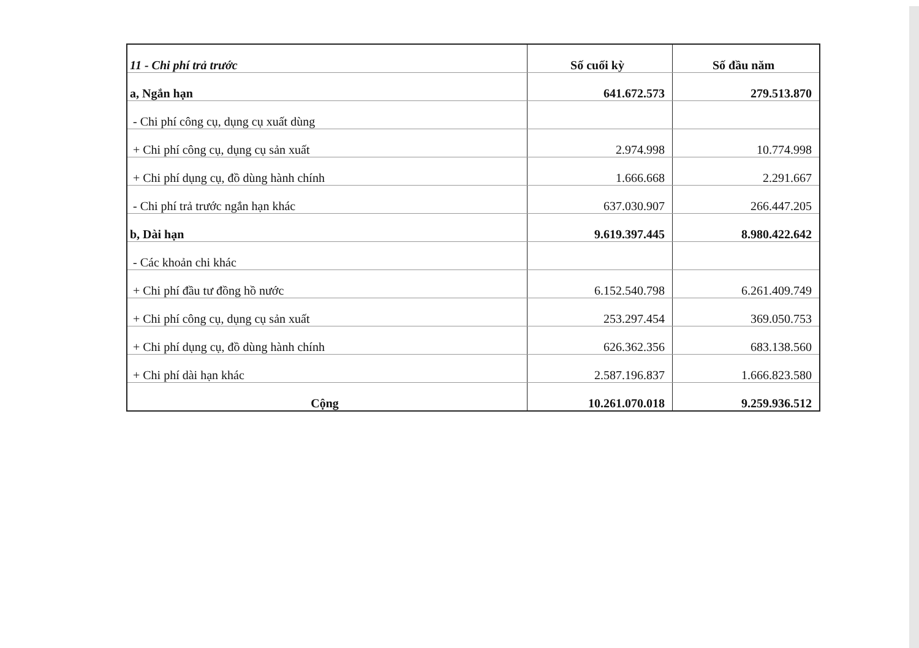| 11 - Chi phí trả trước | Số cuối kỳ | Số đầu năm |
| --- | --- | --- |
| a, Ngắn hạn | 641.672.573 | 279.513.870 |
| - Chi phí công cụ, dụng cụ xuất dùng | | |
| + Chi phí công cụ, dụng cụ sản xuất | 2.974.998 | 10.774.998 |
| + Chi phí dụng cụ, đồ dùng hành chính | 1.666.668 | 2.291.667 |
| - Chi phí trả trước ngắn hạn khác | 637.030.907 | 266.447.205 |
| b, Dài hạn | 9.619.397.445 | 8.980.422.642 |
| - Các khoản chi khác | | |
| + Chi phí đầu tư đồng hồ nước | 6.152.540.798 | 6.261.409.749 |
| + Chi phí công cụ, dụng cụ sản xuất | 253.297.454 | 369.050.753 |
| + Chi phí dụng cụ, đồ dùng hành chính | 626.362.356 | 683.138.560 |
| + Chi phí dài hạn khác | 2.587.196.837 | 1.666.823.580 |
| Cộng | 10.261.070.018 | 9.259.936.512 |